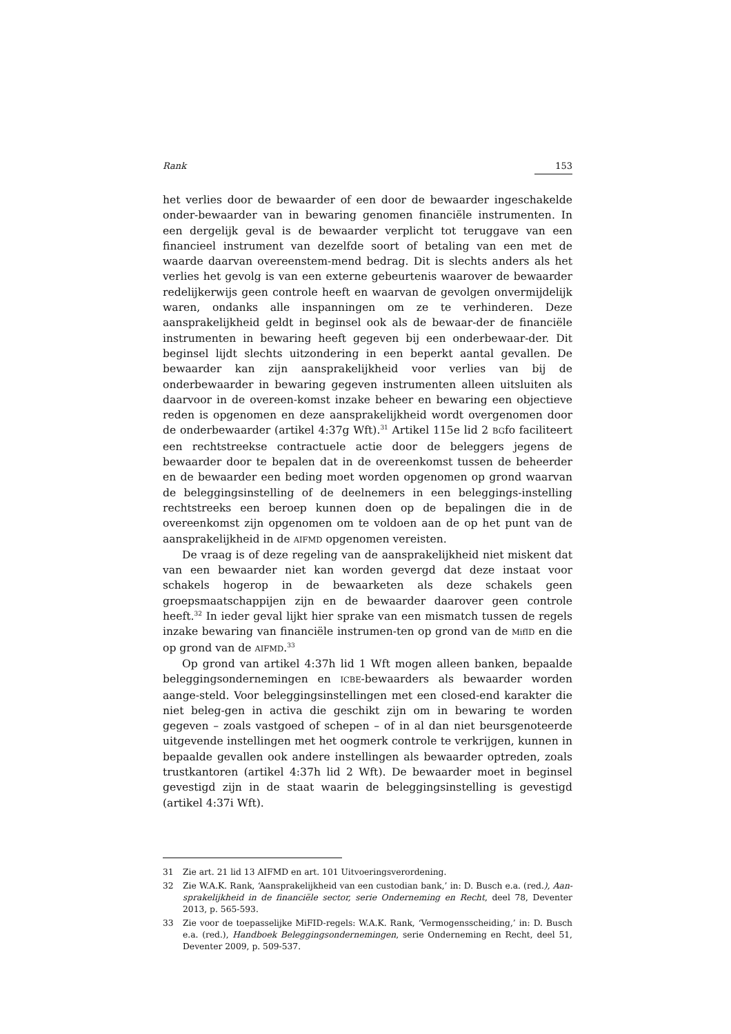Rank 153
het verlies door de bewaarder of een door de bewaarder ingeschakelde onder-bewaarder van in bewaring genomen financiële instrumenten. In een dergelijk geval is de bewaarder verplicht tot teruggave van een financieel instrument van dezelfde soort of betaling van een met de waarde daarvan overeenstem-mend bedrag. Dit is slechts anders als het verlies het gevolg is van een externe gebeurtenis waarover de bewaarder redelijkerwijs geen controle heeft en waarvan de gevolgen onvermijdelijk waren, ondanks alle inspanningen om ze te verhinderen. Deze aansprakelijkheid geldt in beginsel ook als de bewaar-der de financiële instrumenten in bewaring heeft gegeven bij een onderbewaar-der. Dit beginsel lijdt slechts uitzondering in een beperkt aantal gevallen. De bewaarder kan zijn aansprakelijkheid voor verlies van bij de onderbewaarder in bewaring gegeven instrumenten alleen uitsluiten als daarvoor in de overeen-komst inzake beheer en bewaring een objectieve reden is opgenomen en deze aansprakelijkheid wordt overgenomen door de onderbewaarder (artikel 4:37g Wft).<sup>31</sup> Artikel 115e lid 2 BGfo faciliteert een rechtstreekse contractuele actie door de beleggers jegens de bewaarder door te bepalen dat in de overeenkomst tussen de beheerder en de bewaarder een beding moet worden opgenomen op grond waarvan de beleggingsinstelling of de deelnemers in een beleggings-instelling rechtstreeks een beroep kunnen doen op de bepalingen die in de overeenkomst zijn opgenomen om te voldoen aan de op het punt van de aansprakelijkheid in de AIFMD opgenomen vereisten.
De vraag is of deze regeling van de aansprakelijkheid niet miskent dat van een bewaarder niet kan worden gevergd dat deze instaat voor schakels hogerop in de bewaarketen als deze schakels geen groepsmaatschappijen zijn en de bewaarder daarover geen controle heeft.<sup>32</sup> In ieder geval lijkt hier sprake van een mismatch tussen de regels inzake bewaring van financiële instrumen-ten op grond van de MifID en die op grond van de AIFMD.<sup>33</sup>
Op grond van artikel 4:37h lid 1 Wft mogen alleen banken, bepaalde beleggingsondernemingen en ICBE-bewaarders als bewaarder worden aange-steld. Voor beleggingsinstellingen met een closed-end karakter die niet beleg-gen in activa die geschikt zijn om in bewaring te worden gegeven – zoals vastgoed of schepen – of in al dan niet beursgenoteerde uitgevende instellingen met het oogmerk controle te verkrijgen, kunnen in bepaalde gevallen ook andere instellingen als bewaarder optreden, zoals trustkantoren (artikel 4:37h lid 2 Wft). De bewaarder moet in beginsel gevestigd zijn in de staat waarin de beleggingsinstelling is gevestigd (artikel 4:37i Wft).
31 Zie art. 21 lid 13 AIFMD en art. 101 Uitvoeringsverordening.
32 Zie W.A.K. Rank, ‘Aansprakelijkheid van een custodian bank,’ in: D. Busch e.a. (red.), Aan-sprakelijkheid in de financiële sector, serie Onderneming en Recht, deel 78, Deventer 2013, p. 565-593.
33 Zie voor de toepasselijke MiFID-regels: W.A.K. Rank, ‘Vermogensscheiding,’ in: D. Busch e.a. (red.), Handboek Beleggingsondernemingen, serie Onderneming en Recht, deel 51, Deventer 2009, p. 509-537.